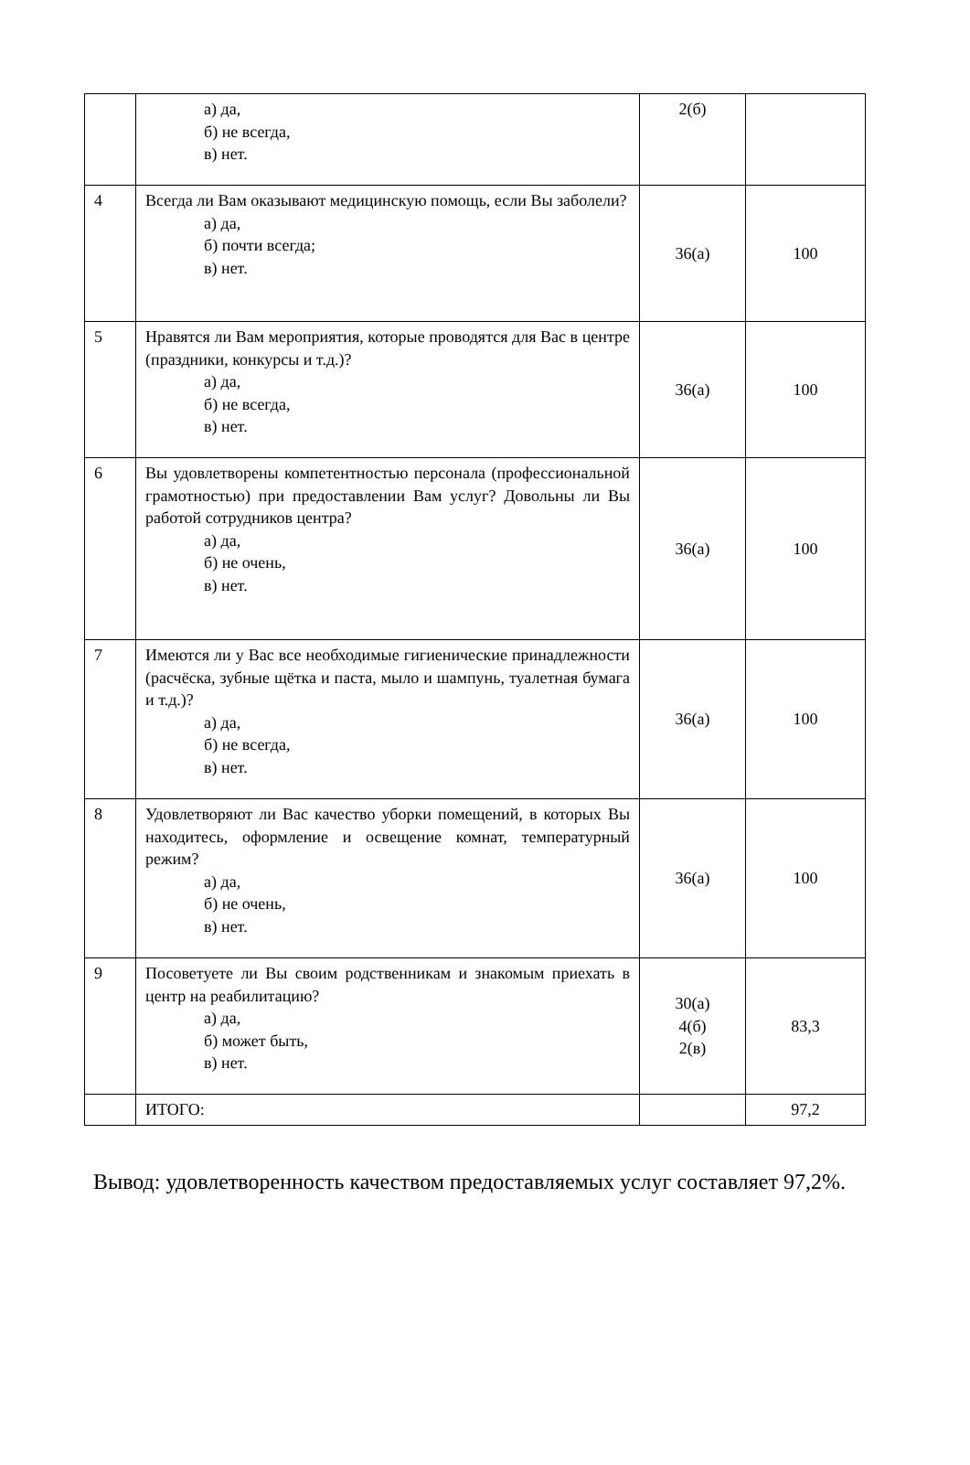| | а) да, б) не всегда, в) нет. | 2(б) | |
| 4 | Всегда ли Вам оказывают медицинскую помощь, если Вы заболели? а) да, б) почти всегда; в) нет. | 36(а) | 100 |
| 5 | Нравятся ли Вам мероприятия, которые проводятся для Вас в центре (праздники, конкурсы и т.д.)? а) да, б) не всегда, в) нет. | 36(а) | 100 |
| 6 | Вы удовлетворены компетентностью персонала (профессиональной грамотностью) при предоставлении Вам услуг? Довольны ли Вы работой сотрудников центра? а) да, б) не очень, в) нет. | 36(а) | 100 |
| 7 | Имеются ли у Вас все необходимые гигиенические принадлежности (расчёска, зубные щётка и паста, мыло и шампунь, туалетная бумага и т.д.)? а) да, б) не всегда, в) нет. | 36(а) | 100 |
| 8 | Удовлетворяют ли Вас качество уборки помещений, в которых Вы находитесь, оформление и освещение комнат, температурный режим? а) да, б) не очень, в) нет. | 36(а) | 100 |
| 9 | Посоветуете ли Вы своим родственникам и знакомым приехать в центр на реабилитацию? а) да, б) может быть, в) нет. | 30(а) 4(б) 2(в) | 83,3 |
| | ИТОГО: | | 97,2 |
Вывод: удовлетворенность качеством предоставляемых услуг составляет 97,2%.